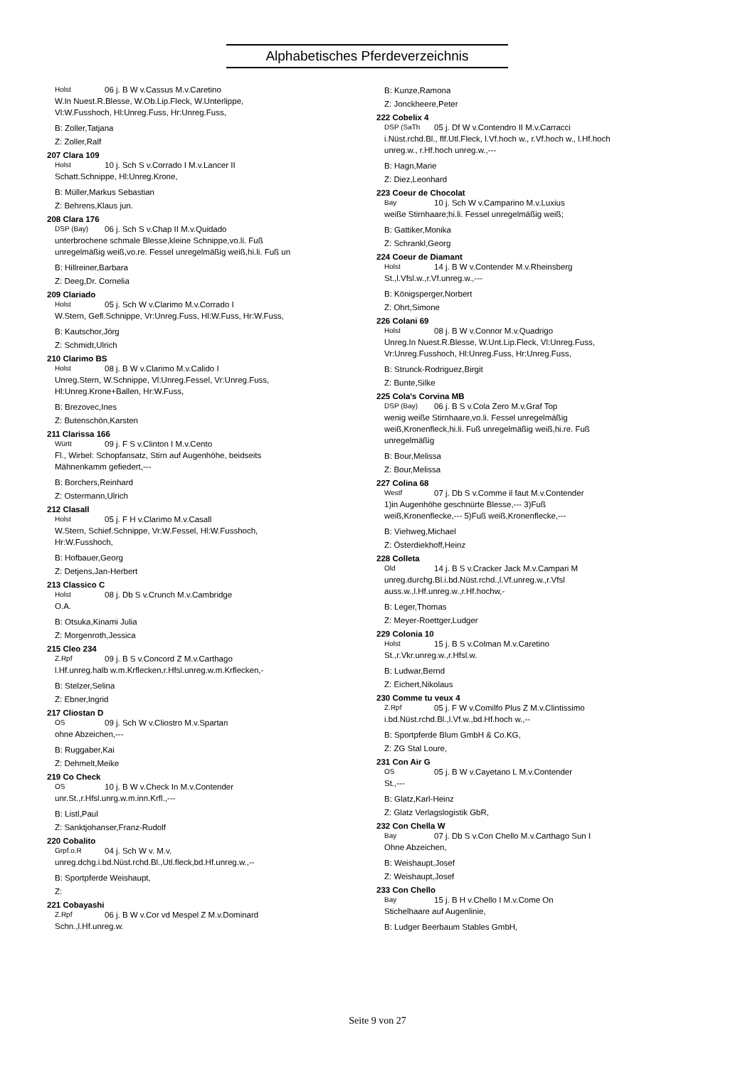Alphabetisches Pferdeverzeichnis
Holst 06 j. B W v.Cassus M.v.Caretino
W.In Nuest.R.Blesse, W.Ob.Lip.Fleck, W.Unterlippe,
Vl:W.Fusshoch, Hl:Unreg.Fuss, Hr:Unreg.Fuss,
B: Zoller,Tatjana
Z: Zoller,Ralf
207 Clara 109
Holst 10 j. Sch S v.Corrado I M.v.Lancer II
Schatt.Schnippe, Hl:Unreg.Krone,
B: Müller,Markus Sebastian
Z: Behrens,Klaus jun.
208 Clara 176
DSP (Bay) 06 j. Sch S v.Chap II M.v.Quidado
unterbrochene schmale Blesse,kleine Schnippe,vo.li. Fuß
unregelmäßig weiß,vo.re. Fessel unregelmäßig weiß,hi.li. Fuß un
B: Hillreiner,Barbara
Z: Deeg,Dr. Cornelia
209 Clariado
Holst 05 j. Sch W v.Clarimo M.v.Corrado I
W.Stern, Gefl.Schnippe, Vr:Unreg.Fuss, Hl:W.Fuss, Hr:W.Fuss,
B: Kautschor,Jörg
Z: Schmidt,Ulrich
210 Clarimo BS
Holst 08 j. B W v.Clarimo M.v.Calido I
Unreg.Stern, W.Schnippe, Vl:Unreg.Fessel, Vr:Unreg.Fuss,
Hl:Unreg.Krone+Ballen, Hr:W.Fuss,
B: Brezovec,Ines
Z: Butenschön,Karsten
211 Clarissa 166
Württ 09 j. F S v.Clinton I M.v.Cento
Fl., Wirbel: Schopfansatz, Stirn auf Augenhöhe, beidseits
Mähnenkamm gefiedert,---
B: Borchers,Reinhard
Z: Ostermann,Ulrich
212 Clasall
Holst 05 j. F H v.Clarimo M.v.Casall
W.Stern, Schief.Schnippe, Vr:W.Fessel, Hl:W.Fusshoch,
Hr:W.Fusshoch,
B: Hofbauer,Georg
Z: Detjens,Jan-Herbert
213 Classico C
Holst 08 j. Db S v.Crunch M.v.Cambridge
O.A.
B: Otsuka,Kinami Julia
Z: Morgenroth,Jessica
215 Cleo 234
Z.Rpf 09 j. B S v.Concord Z M.v.Carthago
l.Hf.unreg.halb w.m.Krflecken,r.Hfsl.unreg.w.m.Krflecken,-
B: Stelzer,Selina
Z: Ebner,Ingrid
217 Cliostan D
OS 09 j. Sch W v.Cliostro M.v.Spartan
ohne Abzeichen,---
B: Ruggaber,Kai
Z: Dehmelt,Meike
219 Co Check
OS 10 j. B W v.Check In M.v.Contender
unr.St.,r.Hfsl.unrg.w.m.inn.Krfl.,---
B: Listl,Paul
Z: Sanktjohanser,Franz-Rudolf
220 Cobalito
Grpf.o.R 04 j. Sch W v. M.v.
unreg.dchg.i.bd.Nüst.rchd.Bl.,Utl.fleck,bd.Hf.unreg.w.,--
B: Sportpferde Weishaupt,
Z:
221 Cobayashi
Z.Rpf 06 j. B W v.Cor vd Mespel Z M.v.Dominard
Schn.,l.Hf.unreg.w.
B: Kunze,Ramona
Z: Jonckheere,Peter
222 Cobelix 4
DSP (SaTh 05 j. Df W v.Contendro II M.v.Carracci
i.Nüst.rchd.Bl., flf.Utl.Fleck, l.Vf.hoch w., r.Vf.hoch w., l.Hf.hoch
unreg.w., r.Hf.hoch unreg.w.,---
B: Hagn,Marie
Z: Diez,Leonhard
223 Coeur de Chocolat
Bay 10 j. Sch W v.Camparino M.v.Luxius
weiße Stirnhaare;hi.li. Fessel unregelmäßig weiß;
B: Gattiker,Monika
Z: Schrankl,Georg
224 Coeur de Diamant
Holst 14 j. B W v.Contender M.v.Rheinsberg
St.,l.Vfsl.w.,r.Vf.unreg.w.,---
B: Königsperger,Norbert
Z: Ohrt,Simone
226 Colani 69
Holst 08 j. B W v.Connor M.v.Quadrigo
Unreg.In Nuest.R.Blesse, W.Unt.Lip.Fleck, Vl:Unreg.Fuss,
Vr:Unreg.Fusshoch, Hl:Unreg.Fuss, Hr:Unreg.Fuss,
B: Strunck-Rodriguez,Birgit
Z: Bunte,Silke
225 Cola's Corvina MB
DSP (Bay) 06 j. B S v.Cola Zero M.v.Graf Top
wenig weiße Stirnhaare,vo.li. Fessel unregelmäßig
weiß,Kronenfleck,hi.li. Fuß unregelmäßig weiß,hi.re. Fuß
unregelmäßig
B: Bour,Melissa
Z: Bour,Melissa
227 Colina 68
Westf 07 j. Db S v.Comme il faut M.v.Contender
1)in Augenhöhe geschnürte Blesse,--- 3)Fuß
weiß,Kronenflecke,--- 5)Fuß weiß,Kronenflecke,---
B: Viehweg,Michael
Z: Österdiekhoff,Heinz
228 Colleta
Old 14 j. B S v.Cracker Jack M.v.Campari M
unreg.durchg.Bl.i.bd.Nüst.rchd.,l.Vf.unreg.w.,r.Vfsl
auss.w.,l.Hf.unreg.w.,r.Hf.hochw,-
B: Leger,Thomas
Z: Meyer-Roettger,Ludger
229 Colonia 10
Holst 15 j. B S v.Colman M.v.Caretino
St.,r.Vkr.unreg.w.,r.Hfsl.w.
B: Ludwar,Bernd
Z: Eichert,Nikolaus
230 Comme tu veux 4
Z.Rpf 05 j. F W v.Comilfo Plus Z M.v.Clintissimo
i.bd.Nüst.rchd.Bl.,l.Vf.w.,bd.Hf.hoch w.,--
B: Sportpferde Blum GmbH & Co.KG,
Z: ZG Stal Loure,
231 Con Air G
OS 05 j. B W v.Cayetano L M.v.Contender
St.,---
B: Glatz,Karl-Heinz
Z: Glatz Verlagslogistik GbR,
232 Con Chella W
Bay 07 j. Db S v.Con Chello M.v.Carthago Sun I
Ohne Abzeichen,
B: Weishaupt,Josef
Z: Weishaupt,Josef
233 Con Chello
Bay 15 j. B H v.Chello I M.v.Come On
Stichelhaare auf Augenlinie,
B: Ludger Beerbaum Stables GmbH,
Seite 9 von 27